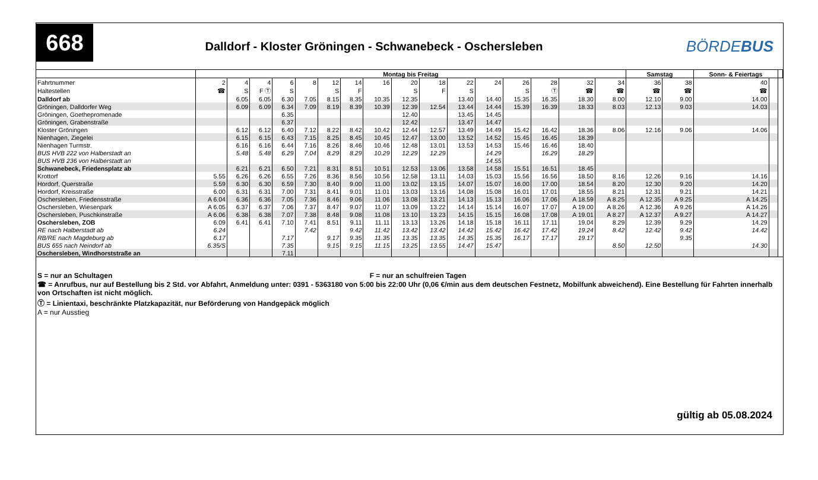668
Dalldorf - Kloster Gröningen - Schwanebeck - Oschersleben
BÖRDEBUS
| | Montag bis Freitag | | | | | | | | | | | | | | | | Samstag | | Sonn- & Feiertags | | |
| --- | --- | --- | --- | --- | --- | --- | --- | --- | --- | --- | --- | --- | --- | --- | --- | --- | --- | --- | --- | --- | --- |
| Fahrtnummer | 2 | 4 | 4 | 6 | 8 | 12 | 14 | 16 | 20 | 18 | 22 | 24 | 26 | 28 | 32 | 34 | 36 | 38 | 40 | | |
| Haltestellen | ☎ | S | F Ⓣ | S | | S | F | | S | F | S | | S | Ⓣ | ☎ | ☎ | ☎ | ☎ | ☎ | | |
| Dalldorf ab | | 6.05 | 6.05 | 6.30 | 7.05 | 8.15 | 8.35 | 10.35 | 12.35 | | 13.40 | 14.40 | 15.35 | 16.35 | 18.30 | 8.00 | 12.10 | 9.00 | 14.00 | | |
| Gröningen, Dalldorfer Weg | | 6.09 | 6.09 | 6.34 | 7.09 | 8.19 | 8.39 | 10.39 | 12.39 | 12.54 | 13.44 | 14.44 | 15.39 | 16.39 | 18.33 | 8.03 | 12.13 | 9.03 | 14.03 | | |
| Gröningen, Goethepromenade | | | | 6.35 | | | | | 12.40 | | 13.45 | 14.45 | | | | | | | | | |
| Gröningen, Grabenstraße | | | | 6.37 | | | | | 12.42 | | 13.47 | 14.47 | | | | | | | | | |
| Kloster Gröningen | | 6.12 | 6.12 | 6.40 | 7.12 | 8.22 | 8.42 | 10.42 | 12.44 | 12.57 | 13.49 | 14.49 | 15.42 | 16.42 | 18.36 | 8.06 | 12.16 | 9.06 | 14.06 | | |
| Nienhagen, Ziegelei | | 6.15 | 6.15 | 6.43 | 7.15 | 8.25 | 8.45 | 10.45 | 12.47 | 13.00 | 13.52 | 14.52 | 15.45 | 16.45 | 18.39 | | | | | | |
| Nienhagen Turmstr. | | 6.16 | 6.16 | 6.44 | 7.16 | 8.26 | 8.46 | 10.46 | 12.48 | 13.01 | 13.53 | 14.53 | 15.46 | 16.46 | 18.40 | | | | | | |
| BUS HVB 222 von Halberstadt an | | 5.48 | 5.48 | 6.29 | 7.04 | 8.29 | 8.29 | 10.29 | 12.29 | 12.29 | | 14.29 | | 16.29 | 18.29 | | | | | | |
| BUS HVB 236 von Halberstadt an | | | | | | | | | | | | 14.55 | | | | | | | | | |
| Schwanebeck, Friedensplatz ab | | 6.21 | 6.21 | 6.50 | 7.21 | 8.31 | 8.51 | 10.51 | 12.53 | 13.06 | 13.58 | 14.58 | 15.51 | 16.51 | 18.45 | | | | | | |
| Krottorf | 5.55 | 6.26 | 6.26 | 6.55 | 7.26 | 8.36 | 8.56 | 10.56 | 12.58 | 13.11 | 14.03 | 15.03 | 15.56 | 16.56 | 18.50 | 8.16 | 12.26 | 9.16 | 14.16 | | |
| Hordorf, Querstraße | 5.59 | 6.30 | 6.30 | 6.59 | 7.30 | 8.40 | 9.00 | 11.00 | 13.02 | 13.15 | 14.07 | 15.07 | 16.00 | 17.00 | 18.54 | 8.20 | 12.30 | 9.20 | 14.20 | | |
| Hordorf, Kreisstraße | 6.00 | 6.31 | 6.31 | 7.00 | 7.31 | 8.41 | 9.01 | 11.01 | 13.03 | 13.16 | 14.08 | 15.08 | 16.01 | 17.01 | 18.55 | 8.21 | 12.31 | 9.21 | 14.21 | | |
| Oschersleben, Friedensstraße | A 6.04 | 6.36 | 6.36 | 7.05 | 7.36 | 8.46 | 9.06 | 11.06 | 13.08 | 13.21 | 14.13 | 15.13 | 16.06 | 17.06 | A 18.59 | A 8.25 | A 12.35 | A 9.25 | A 14.25 | | |
| Oschersleben, Wiesenpark | A 6.05 | 6.37 | 6.37 | 7.06 | 7.37 | 8.47 | 9.07 | 11.07 | 13.09 | 13.22 | 14.14 | 15.14 | 16.07 | 17.07 | A 19.00 | A 8.26 | A 12.36 | A 9.26 | A 14.26 | | |
| Oschersleben, Puschkinstraße | A 6.06 | 6.38 | 6.38 | 7.07 | 7.38 | 8.48 | 9.08 | 11.08 | 13.10 | 13.23 | 14.15 | 15.15 | 16.08 | 17.08 | A 19.01 | A 8.27 | A 12.37 | A 9.27 | A 14.27 | | |
| Oschersleben, ZOB | 6.09 | 6.41 | 6.41 | 7.10 | 7.41 | 8.51 | 9.11 | 11.11 | 13.13 | 13.26 | 14.18 | 15.18 | 16.11 | 17.11 | 19.04 | 8.29 | 12.39 | 9.29 | 14.29 | | |
| RE nach Halberstadt ab | 6.24 | | | | 7.42 | | 9.42 | 11.42 | 13.42 | 13.42 | 14.42 | 15.42 | 16.42 | 17.42 | 19.24 | 8.42 | 12.42 | 9.42 | 14.42 | | |
| RB/RE nach Magdeburg ab | 6.17 | | | 7.17 | | 9.17 | 9.35 | 11.35 | 13.35 | 13.35 | 14.35 | 15.35 | 16.17 | 17.17 | 19.17 | | | 9.35 | | | |
| BUS 655 nach Neindorf ab | 6.35/S | | | 7.35 | | 9.15 | 9.15 | 11.15 | 13.25 | 13.55 | 14.47 | 15.47 | | | | 8.50 | 12.50 | | 14.30 | | |
| Oschersleben, Windhorststraße an | | | | 7.11 | | | | | | | | | | | | | | | | | |
S = nur an Schultagen F = nur an schulfreien Tagen
☎ = Anrufbus, nur auf Bestellung bis 2 Std. vor Abfahrt, Anmeldung unter: 0391 - 5363180 von 5:00 bis 22:00 Uhr (0,06 €/min aus dem deutschen Festnetz, Mobilfunk abweichend). Eine Bestellung für Fahrten innerhalb von Ortschaften ist nicht möglich.
Ⓣ = Linientaxi, beschränkte Platzkapazität, nur Beförderung von Handgepäck möglich
A = nur Ausstieg
gültig ab 05.08.2024